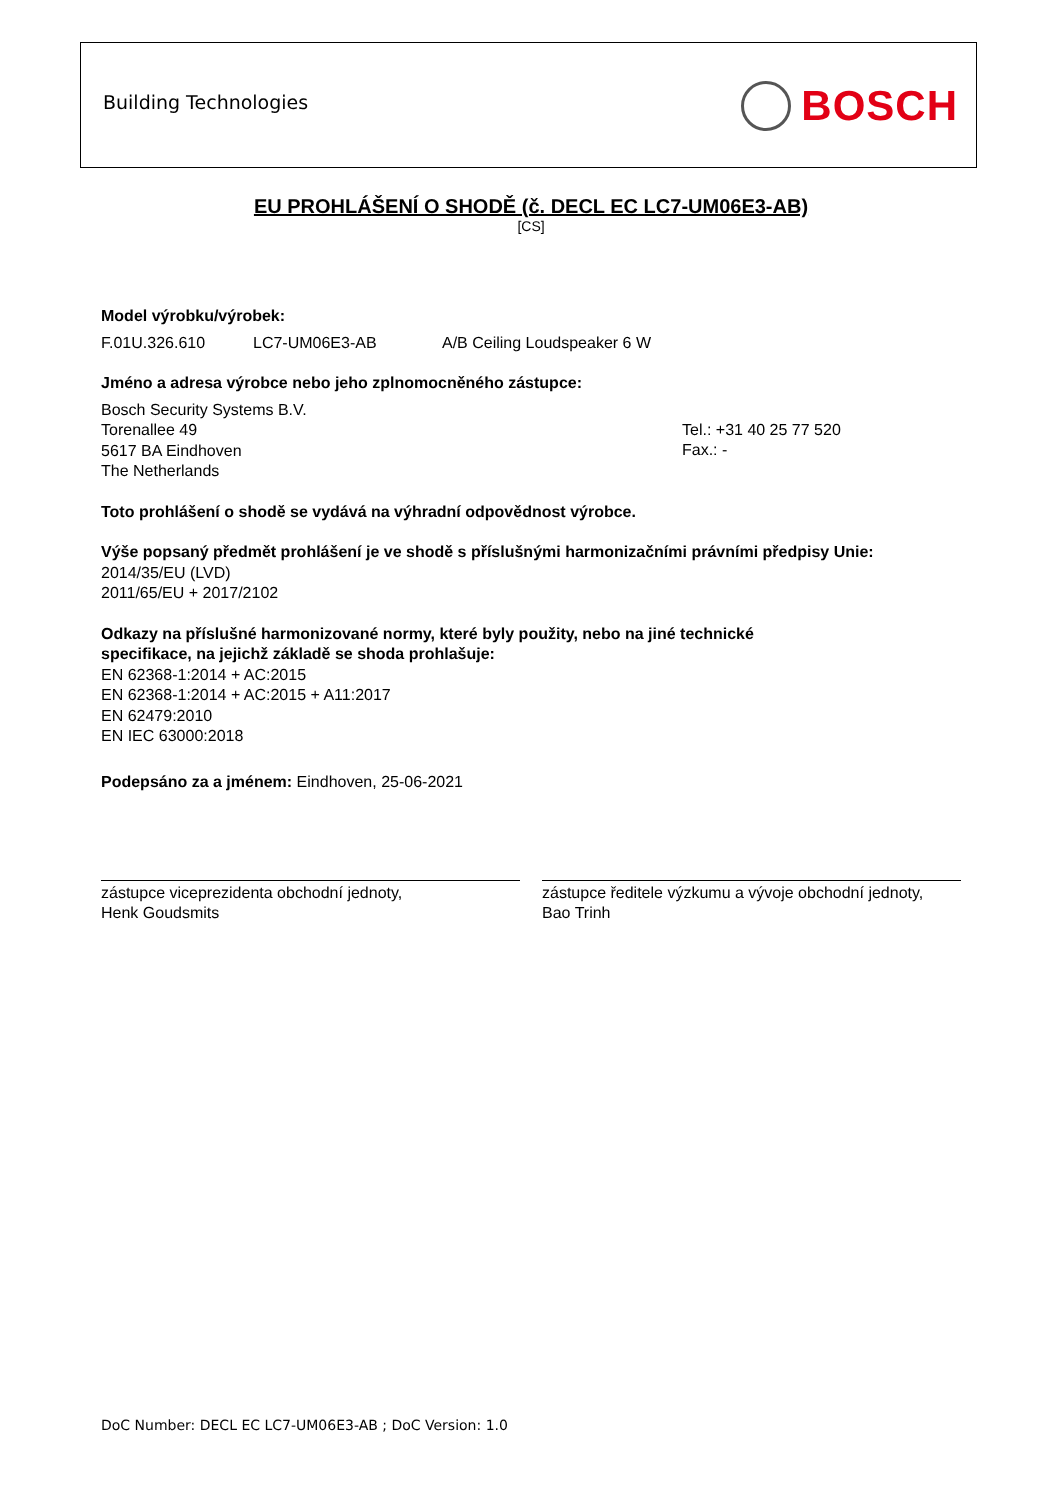Building Technologies
BOSCH
EU PROHLÁŠENÍ O SHODĚ (č. DECL EC LC7-UM06E3-AB)
[CS]
Model výrobku/výrobek:
F.01U.326.610 LC7-UM06E3-AB A/B Ceiling Loudspeaker 6 W
Jméno a adresa výrobce nebo jeho zplnomocněného zástupce:
Bosch Security Systems B.V.
Torenallee 49
5617 BA Eindhoven
The Netherlands
Tel.: +31 40 25 77 520
Fax.: -
Toto prohlášení o shodě se vydává na výhradní odpovědnost výrobce.
Výše popsaný předmět prohlášení je ve shodě s příslušnými harmonizačními právními předpisy Unie:
2014/35/EU (LVD)
2011/65/EU + 2017/2102
Odkazy na příslušné harmonizované normy, které byly použity, nebo na jiné technické
specifikace, na jejichž základě se shoda prohlašuje:
EN 62368-1:2014 + AC:2015
EN 62368-1:2014 + AC:2015 + A11:2017
EN 62479:2010
EN IEC 63000:2018
Podepsáno za a jménem: Eindhoven, 25-06-2021
zástupce viceprezidenta obchodní jednoty,
Henk Goudsmits
zástupce ředitele výzkumu a vývoje obchodní jednoty,
Bao Trinh
DoC Number: DECL EC LC7-UM06E3-AB ; DoC Version: 1.0